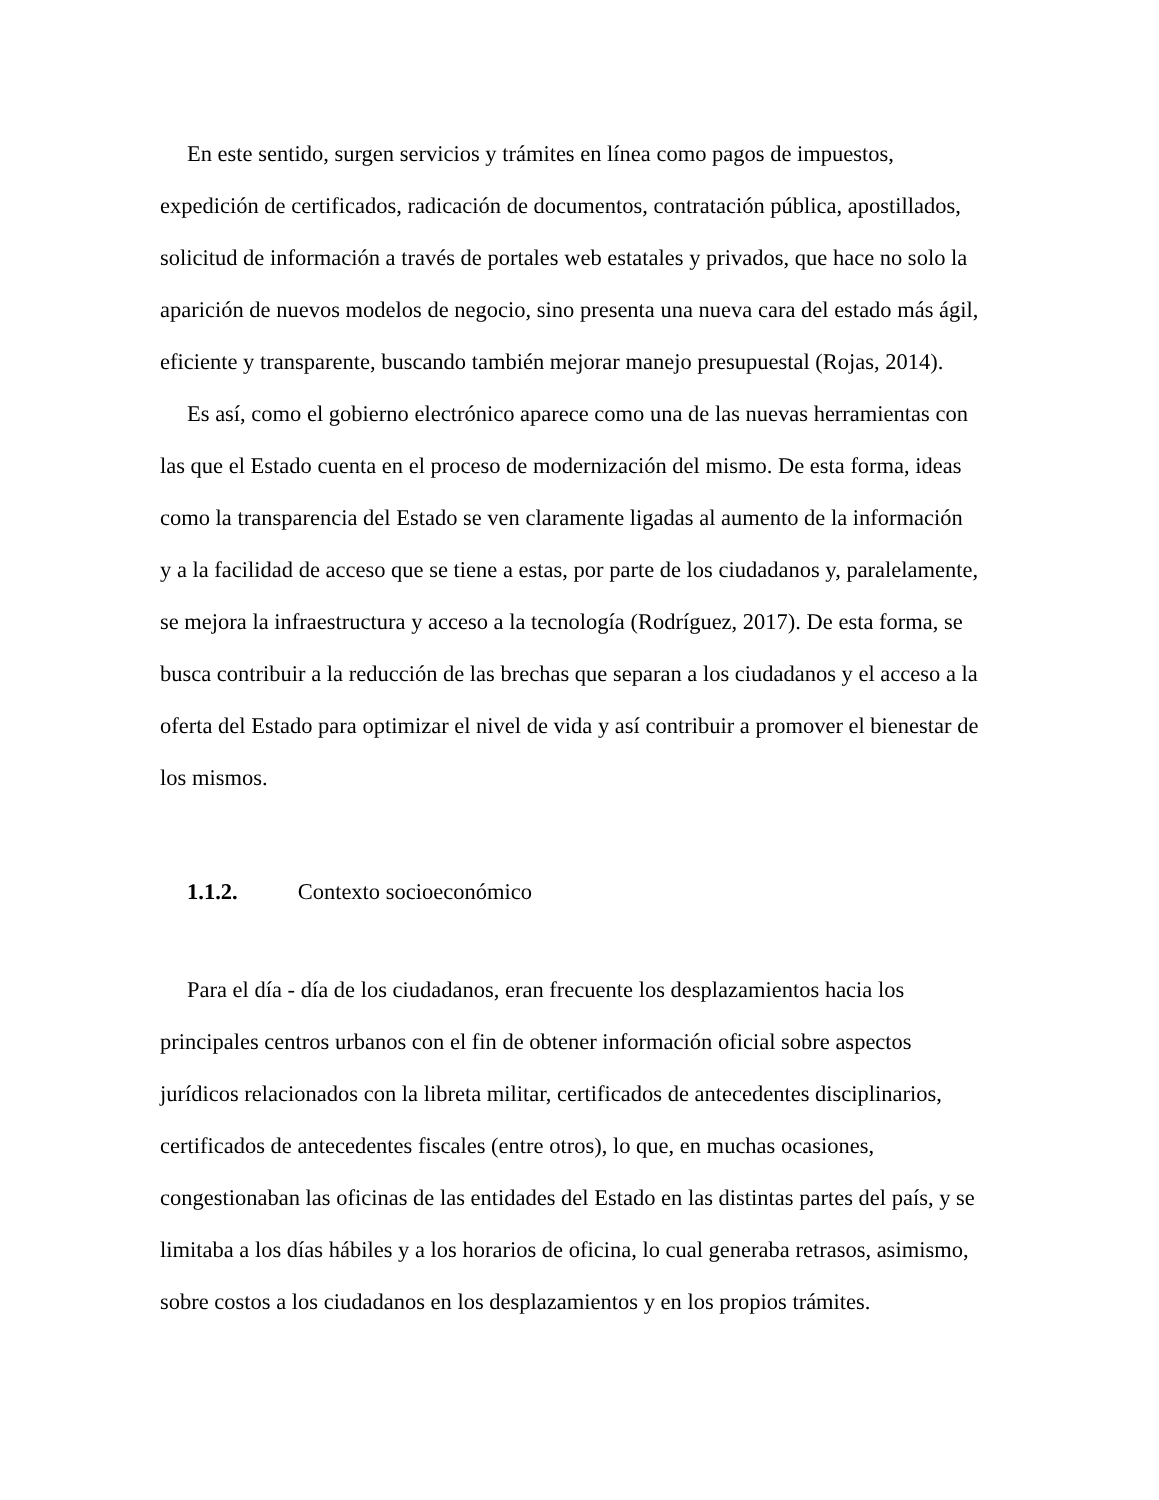En este sentido, surgen servicios y trámites en línea como pagos de impuestos, expedición de certificados, radicación de documentos, contratación pública, apostillados, solicitud de información a través de portales web estatales y privados, que hace no solo la aparición de nuevos modelos de negocio, sino presenta una nueva cara del estado más ágil, eficiente y transparente, buscando también mejorar manejo presupuestal (Rojas, 2014).
Es así, como el gobierno electrónico aparece como una de las nuevas herramientas con las que el Estado cuenta en el proceso de modernización del mismo. De esta forma, ideas como la transparencia del Estado se ven claramente ligadas al aumento de la información y a la facilidad de acceso que se tiene a estas, por parte de los ciudadanos y, paralelamente, se mejora la infraestructura y acceso a la tecnología (Rodríguez, 2017). De esta forma, se busca contribuir a la reducción de las brechas que separan a los ciudadanos y el acceso a la oferta del Estado para optimizar el nivel de vida y así contribuir a promover el bienestar de los mismos.
1.1.2. Contexto socioeconómico
Para el día - día de los ciudadanos, eran frecuente los desplazamientos hacia los principales centros urbanos con el fin de obtener información oficial sobre aspectos jurídicos relacionados con la libreta militar, certificados de antecedentes disciplinarios, certificados de antecedentes fiscales (entre otros), lo que, en muchas ocasiones, congestionaban las oficinas de las entidades del Estado en las distintas partes del país, y se limitaba a los días hábiles y a los horarios de oficina, lo cual generaba retrasos, asimismo, sobre costos a los ciudadanos en los desplazamientos y en los propios trámites.